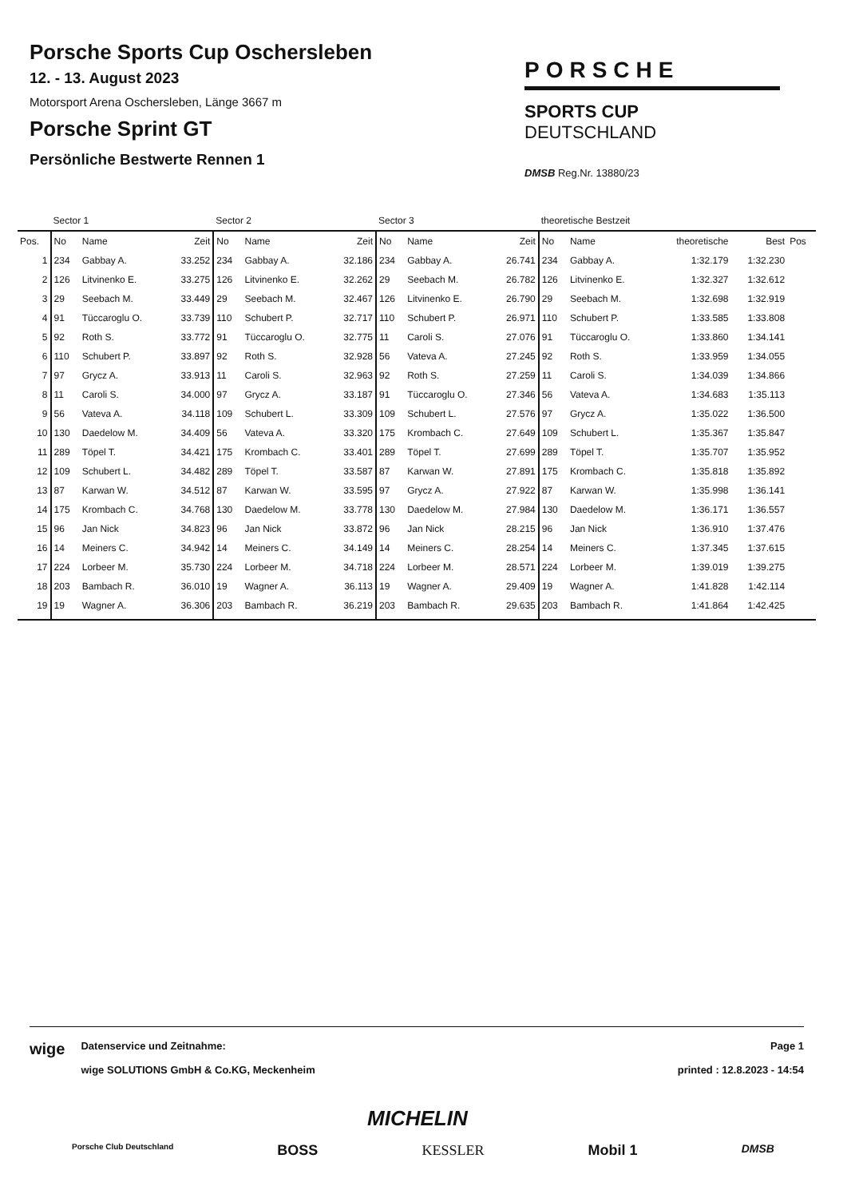Porsche Sports Cup Oschersleben
12. - 13. August 2023
Motorsport Arena Oschersleben, Länge 3667 m
Porsche Sprint GT
Persönliche Bestwerte Rennen 1
PORSCHE
SPORTS CUP
DEUTSCHLAND
DMSB Reg.Nr. 13880/23
| | Sector 1 | | | Sector 2 | | | Sector 3 | | | theoretische Bestzeit | | | | |
| --- | --- | --- | --- | --- | --- | --- | --- | --- | --- | --- | --- | --- | --- | --- |
| Pos. | No | Name | Zeit | No | Name | Zeit | No | Name | Zeit | No | Name | theoretische | Best | Pos |
| 1 | 234 | Gabbay A. | 33.252 | 234 | Gabbay A. | 32.186 | 234 | Gabbay A. | 26.741 | 234 | Gabbay A. | 1:32.179 | 1:32.230 | |
| 2 | 126 | Litvinenko E. | 33.275 | 126 | Litvinenko E. | 32.262 | 29 | Seebach M. | 26.782 | 126 | Litvinenko E. | 1:32.327 | 1:32.612 | |
| 3 | 29 | Seebach M. | 33.449 | 29 | Seebach M. | 32.467 | 126 | Litvinenko E. | 26.790 | 29 | Seebach M. | 1:32.698 | 1:32.919 | |
| 4 | 91 | Tüccaroglu O. | 33.739 | 110 | Schubert P. | 32.717 | 110 | Schubert P. | 26.971 | 110 | Schubert P. | 1:33.585 | 1:33.808 | |
| 5 | 92 | Roth S. | 33.772 | 91 | Tüccaroglu O. | 32.775 | 11 | Caroli S. | 27.076 | 91 | Tüccaroglu O. | 1:33.860 | 1:34.141 | |
| 6 | 110 | Schubert P. | 33.897 | 92 | Roth S. | 32.928 | 56 | Vateva A. | 27.245 | 92 | Roth S. | 1:33.959 | 1:34.055 | |
| 7 | 97 | Grycz A. | 33.913 | 11 | Caroli S. | 32.963 | 92 | Roth S. | 27.259 | 11 | Caroli S. | 1:34.039 | 1:34.866 | |
| 8 | 11 | Caroli S. | 34.000 | 97 | Grycz A. | 33.187 | 91 | Tüccaroglu O. | 27.346 | 56 | Vateva A. | 1:34.683 | 1:35.113 | |
| 9 | 56 | Vateva A. | 34.118 | 109 | Schubert L. | 33.309 | 109 | Schubert L. | 27.576 | 97 | Grycz A. | 1:35.022 | 1:36.500 | |
| 10 | 130 | Daedelow M. | 34.409 | 56 | Vateva A. | 33.320 | 175 | Krombach C. | 27.649 | 109 | Schubert L. | 1:35.367 | 1:35.847 | |
| 11 | 289 | Töpel T. | 34.421 | 175 | Krombach C. | 33.401 | 289 | Töpel T. | 27.699 | 289 | Töpel T. | 1:35.707 | 1:35.952 | |
| 12 | 109 | Schubert L. | 34.482 | 289 | Töpel T. | 33.587 | 87 | Karwan W. | 27.891 | 175 | Krombach C. | 1:35.818 | 1:35.892 | |
| 13 | 87 | Karwan W. | 34.512 | 87 | Karwan W. | 33.595 | 97 | Grycz A. | 27.922 | 87 | Karwan W. | 1:35.998 | 1:36.141 | |
| 14 | 175 | Krombach C. | 34.768 | 130 | Daedelow M. | 33.778 | 130 | Daedelow M. | 27.984 | 130 | Daedelow M. | 1:36.171 | 1:36.557 | |
| 15 | 96 | Jan Nick | 34.823 | 96 | Jan Nick | 33.872 | 96 | Jan Nick | 28.215 | 96 | Jan Nick | 1:36.910 | 1:37.476 | |
| 16 | 14 | Meiners C. | 34.942 | 14 | Meiners C. | 34.149 | 14 | Meiners C. | 28.254 | 14 | Meiners C. | 1:37.345 | 1:37.615 | |
| 17 | 224 | Lorbeer M. | 35.730 | 224 | Lorbeer M. | 34.718 | 224 | Lorbeer M. | 28.571 | 224 | Lorbeer M. | 1:39.019 | 1:39.275 | |
| 18 | 203 | Bambach R. | 36.010 | 19 | Wagner A. | 36.113 | 19 | Wagner A. | 29.409 | 19 | Wagner A. | 1:41.828 | 1:42.114 | |
| 19 | 19 | Wagner A. | 36.306 | 203 | Bambach R. | 36.219 | 203 | Bambach R. | 29.635 | 203 | Bambach R. | 1:41.864 | 1:42.425 | |
wige
Datenservice und Zeitnahme:
wige SOLUTIONS GmbH & Co.KG, Meckenheim
Page 1
printed : 12.8.2023 - 14:54
MICHELIN
Porsche Club Deutschland BOSS KESSLER Mobil 1 DMSB